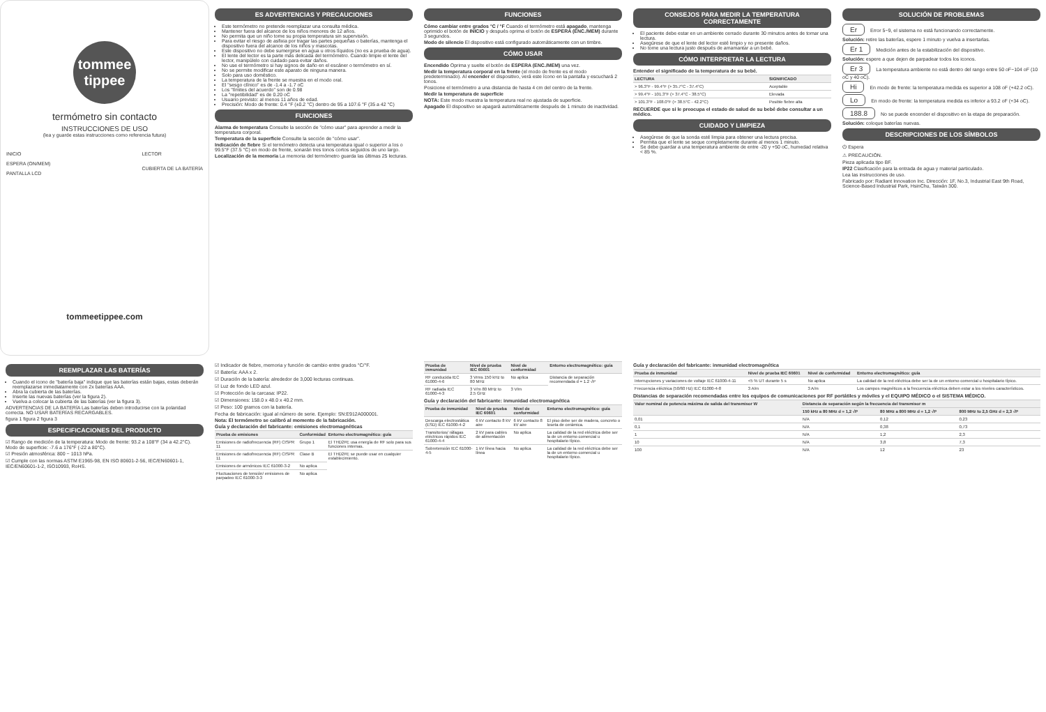tommee tippee
termómetro sin contacto
INSTRUCCIONES DE USO
(lea y guarde estas instrucciones como referencia futura)
INICIO
ESPERA (ON/MEM)
PANTALLA LCD
LECTOR
CUBIERTA DE LA BATERÍA
tommeetippee.com
ES ADVERTENCIAS Y PRECAUCIONES
Este termómetro no pretende reemplazar una consulta médica.
Mantener fuera del alcance de los niños menores de 12 años.
No permita que un niño tome su propia temperatura sin supervisión.
Para evitar el riesgo de asfixia por tragar las partes pequeñas o baterías, mantenga el dispositivo fuera del alcance de los niños y mascotas.
Este dispositivo no debe sumergirse en agua u otros líquidos (no es a prueba de agua).
El lente del lector es la parte más delicada del termómetro. Cuando limpie el lente del lector, manipúlelo con cuidado para evitar daños.
No use el termómetro si hay signos de daño en el escáner o termómetro en sí.
No se permite modificar este aparato de ninguna manera.
Solo para uso doméstico.
La temperatura de la frente se muestra en el modo oral.
El "sesgo clínico" es de -1.4 a -1.7 oC
Los "límites del acuerdo" son de 0.98
La "repetibilidad" es de 0.20 oC
Usuario previsto: al menos 11 años de edad.
Precisión: Modo de frente: 0.4 °F (±0.2 °C) dentro de 95 a 107.6 °F (35 a 42 °C)
FUNCIONES
Alarma de temperatura Consulte la sección de "cómo usar" para aprender a medir la temperatura corporal.
Temperatura de la superficie Consulte la sección de "cómo usar".
Indicación de fiebre Si el termómetro detecta una temperatura igual o superior a los o 99.5°F (37.5 °C) en modo de frente, sonarán tres tonos cortos seguidos de uno largo.
Localización de la memoria La memoria del termómetro guarda las últimas 25 lecturas.
FUNCIONES
Cómo cambiar entre grados °C / °F Cuando el termómetro está apagado, mantenga oprimido el botón de INICIO y después oprima el botón de ESPERA (ENC./MEM) durante 3 segundos.
Modo de silencio El dispositivo está configurado automáticamente con un timbre.
CÓMO USAR
Encendido Oprima y suelte el botón de ESPERA (ENC./MEM) una vez.
Medir la temperatura corporal en la frente (el modo de frente es el modo predeterminado). Al encender el dispositivo, verá este ícono en la pantalla y escuchará 2 tonos.
Posicione el termómetro a una distancia de hasta 4 cm del centro de la frente.
Medir la temperatura de superficie
NOTA: Este modo muestra la temperatura real no ajustada de superficie.
Apagado El dispositivo se apagará automáticamente después de 1 minuto de inactividad.
CONSEJOS PARA MEDIR LA TEMPERATURA CORRECTAMENTE
El paciente debe estar en un ambiente cerrado durante 30 minutos antes de tomar una lectura.
Asegúrese de que el lente del lector esté limpio y no presente daños.
No tome una lectura justo después de amamantar a un bebé.
CÓMO INTERPRETAR LA LECTURA
Entender el significado de la temperatura de su bebé.
| LECTURA | SIGNIFICADO |
| --- | --- |
| > 96.3°F - 99.4°F (> 35.7°C - 37.4°C) | Aceptable |
| > 99.4°F - 101.3°F (> 37.4°C - 38.5°C) | Elevada |
| > 101.3°F - 108.0°F (> 38.5°C - 42.2°C) | Posible fiebre alta |
RECUERDE que si le preocupa el estado de salud de su bebé debe consultar a un médico.
CUIDADO Y LIMPIEZA
Asegúrese de que la sonda esté limpia para obtener una lectura precisa.
Permita que el lente se seque completamente durante al menos 1 minuto.
Se debe guardar a una temperatura ambiente de entre -20 y +50 oC, humedad relativa < 85 %.
SOLUCIÓN DE PROBLEMAS
Er Error 5~9, el sistema no está funcionando correctamente.
Solución: retire las baterías, espere 1 minuto y vuelva a insertarlas.
Er 1 Medición antes de la estabilización del dispositivo.
Solución: espere a que dejen de parpadear todos los iconos.
Er 3 La temperatura ambiente no está dentro del rango entre 50 oF~104 oF (10 oC y 40 oC).
Hi En modo de frente: la temperatura medida es superior a 108 oF (+42.2 oC).
Lo En modo de frente: la temperatura medida es inferior a 93.2 oF (+34 oC).
188.8 No se puede encender el dispositivo en la etapa de preparación.
Solución: coloque baterías nuevas.
DESCRIPCIONES DE LOS SÍMBOLOS
⏻ Espera
⚠ PRECAUCIÓN.
Pieza aplicada tipo BF.
IP22 Clasificación para la entrada de agua y material particulado.
Lea las instrucciones de uso.
Fabricado por: Radiant Innovation Inc. Dirección: 1F, No.3, Industrial East 9th Road, Science-Based Industrial Park, HsinChu, Taiwán 300.
REEMPLAZAR LAS BATERÍAS
Cuando el icono de "batería baja" indique que las baterías están bajas, estas deberán reemplazarse inmediatamente con 2x baterías AAA.
Abra la cubierta de las baterías.
Inserte las nuevas baterías (ver la figura 2).
Vuelva a colocar la cubierta de las baterías (ver la figura 3).
ADVERTENCIAS DE LA BATERÍA Las baterías deben introducirse con la polaridad correcta. NO USAR BATERÍAS RECARGABLES.
figura 1 figura 2 figura 3
ESPECIFICACIONES DEL PRODUCTO
☑ Rango de medición de la temperatura: Modo de frente: 93.2 a 108°F (34 a 42.2°C). Modo de superficie: -7.6 a 176°F (-22 a 80°C).
☑ Presión atmosférica: 800 ~ 1013 hPa.
☑ Cumple con las normas ASTM E1965-98, EN ISO 80601-2-56, IEC/EN60601-1, IEC/EN60601-1-2, ISO10993, RoHS.
☑ Indicador de fiebre, memoria y función de cambio entre grados °C/°F.
☑ Batería: AAA x 2.
☑ Duración de la batería: alrededor de 3,000 lecturas continuas.
☑ Luz de fondo LED azul.
☑ Protección de la carcasa: IP22.
☑ Dimensiones: 158.0 x 48.0 x 40.2 mm.
☑ Peso: 100 gramos con la batería.
Fecha de fabricación: igual al número de serie. Ejemplo: SN:E912A000001.
Nota: El termómetro se calibró al momento de la fabricación.
Guía y declaración del fabricante: emisiones electromagnéticas
| Prueba de emisiones | Conformidad | Entorno electromagnético: guía |
| --- | --- | --- |
| Emisiones de radiofrecuencia (RF) CISPR 11 | Grupo 1 | El THD2FE usa energía de RF solo para sus funciones internas. |
| Emisiones de radiofrecuencia (RF) CISPR 11 | Clase B | El THD2FE se puede usar en cualquier establecimiento. |
| Emisiones de armónicos IEC 61000-3-2 | No aplica | |
| Fluctuaciones de tensión/ emisiones de parpadeo IEC 61000-3-3 | No aplica | |
| Prueba de inmunidad | Nivel de prueba IEC 60601 | Nivel de conformidad | Entorno electromagnético: guía |
| --- | --- | --- | --- |
| RF conducida IEC 61000-4-6 | 3 Vrms 150 kHz to 80 MHz | No aplica | Distancia de separación recomendada d = 1.2 √P |
| RF radiada IEC 61000-4-3 | 3 V/m 80 MHz to 2.5 GHz | 3 V/m | |
Guía y declaración del fabricante: inmunidad electromagnética
| Prueba de inmunidad | Nivel de prueba IEC 60601 | Nivel de conformidad | Entorno electromagnético: guía |
| --- | --- | --- | --- |
| Descarga electrostática (ESD) IEC 61000-4-2 | 6 kV contacto 8 kV aire | 6 kV contacto 8 kV aire | El piso debe ser de madera, concreto o loseta de cerámica. |
| Transitorios/ ráfagas eléctricos rápidos IEC 61000-4-4 | 2 kV para cables de alimentación | No aplica | La calidad de la red eléctrica debe ser la de un entorno comercial u hospitalario típico. |
| Sobretensión IEC 61000-4-5 | 1 kV línea hacia línea | No aplica | La calidad de la red eléctrica debe ser la de un entorno comercial u hospitalario típico. |
Guía y declaración del fabricante: inmunidad electromagnética
| Prueba de inmunidad | Nivel de prueba IEC 60601 | Nivel de conformidad | Entorno electromagnético: guía |
| --- | --- | --- | --- |
| Interrupciones y variaciones de voltaje IEC 61000-4-11 | <5 % UT durante 5 s | No aplica | La calidad de la red eléctrica debe ser la de un entorno comercial u hospitalario típico. |
| Frecuencia eléctrica (50/60 Hz) IEC 61000-4-8 | 3 A/m | 3 A/m | Los campos magnéticos a la frecuencia eléctrica deben estar a los niveles característicos. |
Distancias de separación recomendadas entre los equipos de comunicaciones por RF portátiles y móviles y el EQUIPO MÉDICO o el SISTEMA MÉDICO.
| Valor nominal de potencia máxima de salida del transmisor W | Distancia de separación según la frecuencia del transmisor m | | |
| --- | --- | --- | --- |
| | 150 kHz a 80 MHz d = 1,2 √P | 80 MHz a 800 MHz d = 1,2 √P | 800 MHz to 2,5 GHz d = 2,3 √P |
| 0,01 | N/A | 0,12 | 0,23 |
| 0,1 | N/A | 0,38 | 0,73 |
| 1 | N/A | 1,2 | 2,3 |
| 10 | N/A | 3,8 | 7,3 |
| 100 | N/A | 12 | 23 |